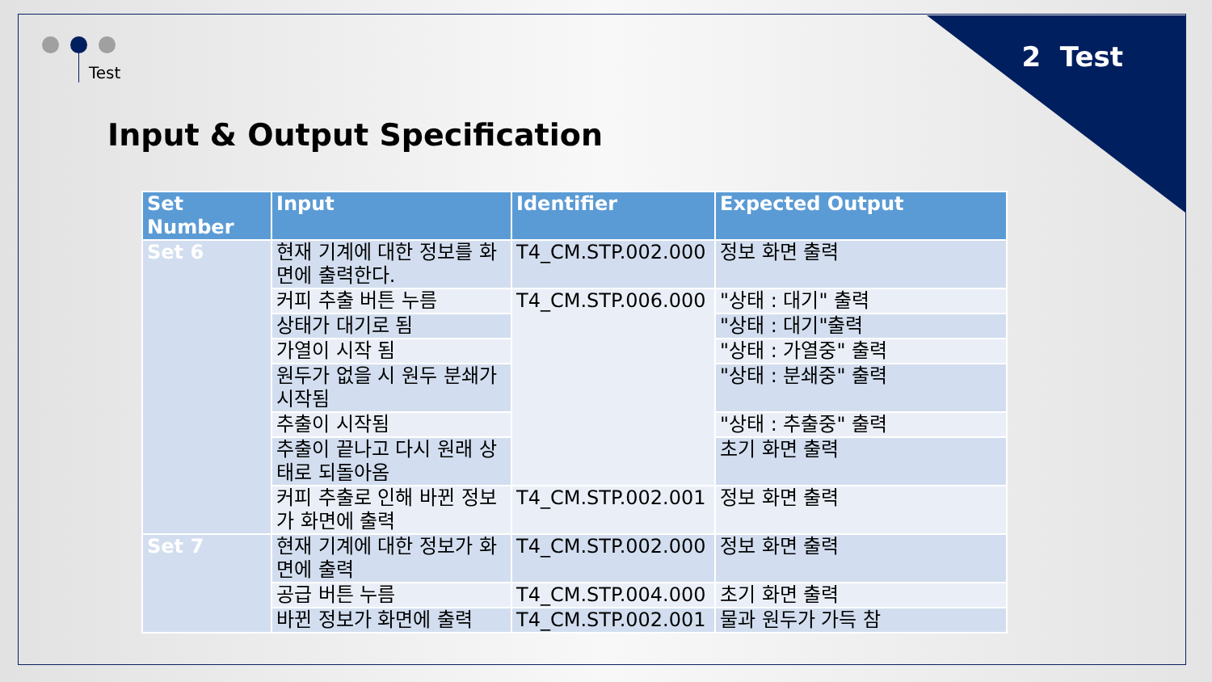2 Test Test
Input & Output Specification
| Set Number | Input | Identifier | Expected Output |
| --- | --- | --- | --- |
| Set 6 | 현재 기계에 대한 정보를 화면에 출력한다. | T4_CM.STP.002.000 | 정보 화면 출력 |
| | 커피 추출 버튼 누름 | T4_CM.STP.006.000 | "상태 : 대기" 출력 |
| | 상태가 대기로 됨 | | "상태 : 대기"출력 |
| | 가열이 시작 됨 | | "상태 : 가열중" 출력 |
| | 원두가 없을 시 원두 분쇄가 시작됨 | | "상태 : 분쇄중" 출력 |
| | 추출이 시작됨 | | "상태 : 추출중" 출력 |
| | 추출이 끝나고 다시 원래 상태로 되돌아옴 | | 초기 화면 출력 |
| | 커피 추출로 인해 바뀐 정보가 화면에 출력 | T4_CM.STP.002.001 | 정보 화면 출력 |
| Set 7 | 현재 기계에 대한 정보가 화면에 출력 | T4_CM.STP.002.000 | 정보 화면 출력 |
| | 공급 버튼 누름 | T4_CM.STP.004.000 | 초기 화면 출력 |
| | 바뀐 정보가 화면에 출력 | T4_CM.STP.002.001 | 물과 원두가 가득 참 |